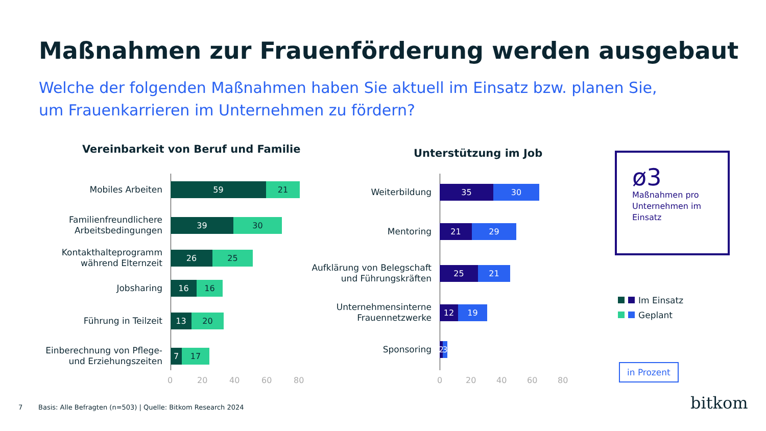Maßnahmen zur Frauenförderung werden ausgebaut
Welche der folgenden Maßnahmen haben Sie aktuell im Einsatz bzw. planen Sie,
um Frauenkarrieren im Unternehmen zu fördern?
Vereinbarkeit von Beruf und Familie
Unterstützung im Job
Mobiles Arbeiten
59 21
Familienfreundlichere Arbeitsbedingungen
39 30
Kontakthalteprogramm während Elternzeit
26 25
Jobsharing
16 16
Führung in Teilzeit
13 20
Einberechnung von Pflege- und Erziehungszeiten
7 17
0 20 40 60 80
Weiterbildung
35 30
Mentoring
21 29
Aufklärung von Belegschaft und Führungskräften
25 21
Unternehmensinterne Frauennetzwerke
12 19
Sponsoring
2
3
0 20 40 60 80
ø3
Maßnahmen pro Unternehmen im Einsatz
Im Einsatz
Geplant
in Prozent
7
Basis: Alle Befragten (n=503) | Quelle: Bitkom Research 2024
bitkom